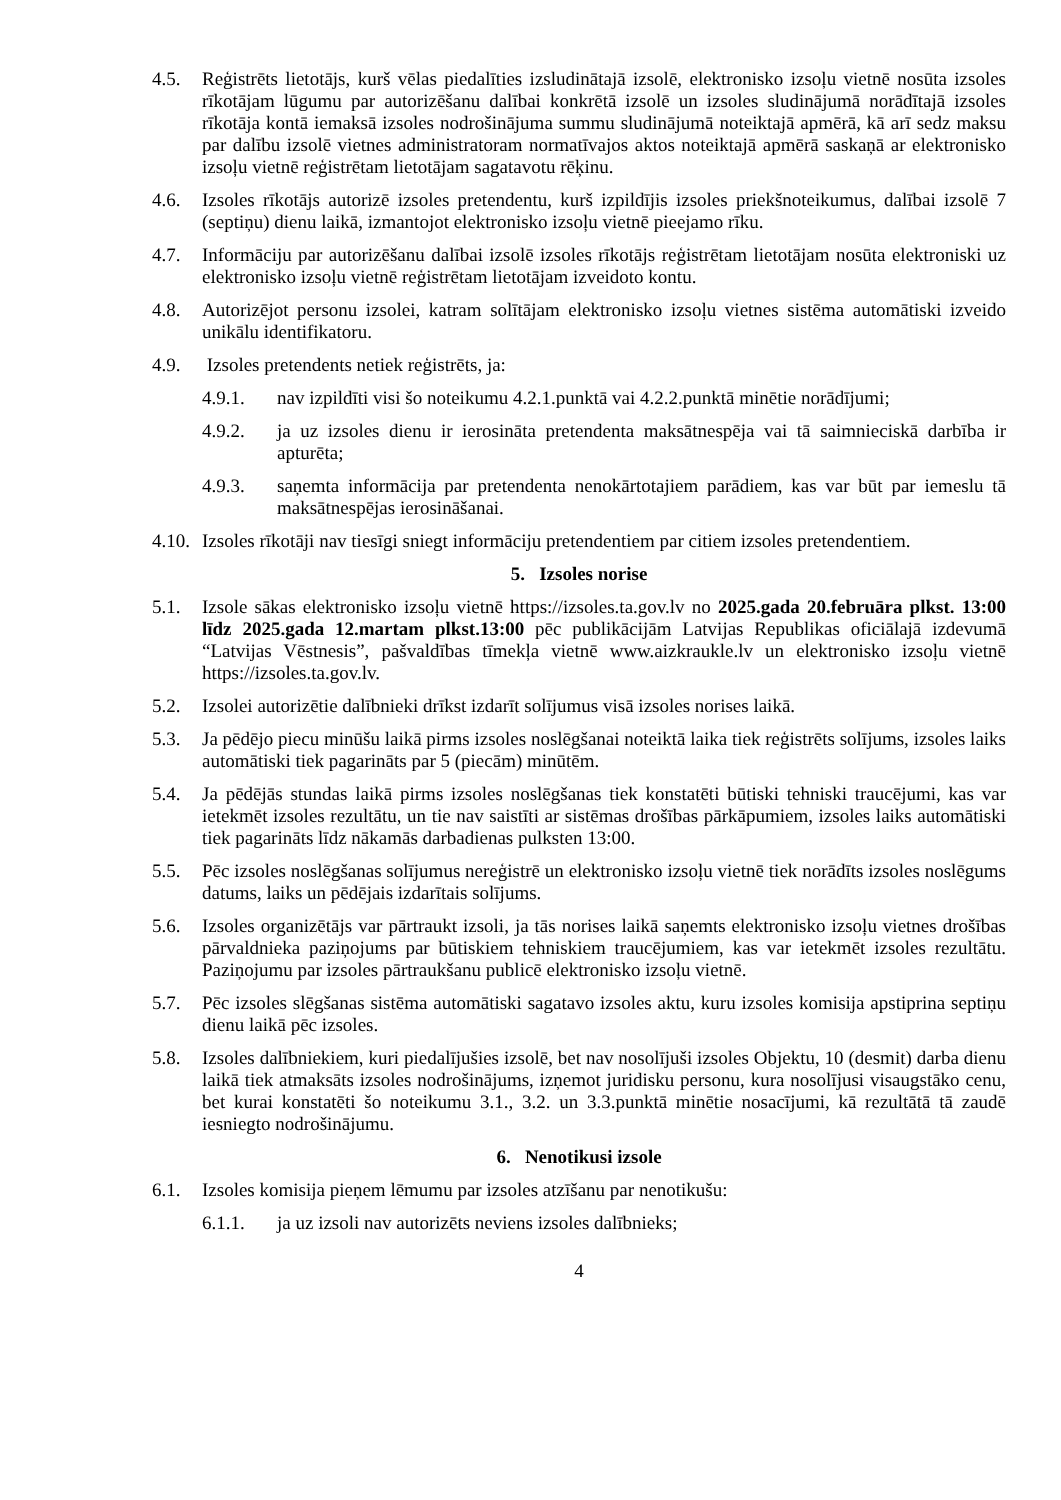4.5. Reģistrēts lietotājs, kurš vēlas piedalīties izsludinātajā izsolē, elektronisko izsoļu vietnē nosūta izsoles rīkotājam lūgumu par autorizēšanu dalībai konkrētā izsolē un izsoles sludinājumā norādītajā izsoles rīkotāja kontā iemaksā izsoles nodrošinājuma summu sludinājumā noteiktajā apmērā, kā arī sedz maksu par dalību izsolē vietnes administratoram normatīvajos aktos noteiktajā apmērā saskaņā ar elektronisko izsoļu vietnē reģistrētam lietotājam sagatavotu rēķinu.
4.6. Izsoles rīkotājs autorizē izsoles pretendentu, kurš izpildījis izsoles priekšnoteikumus, dalībai izsolē 7 (septiņu) dienu laikā, izmantojot elektronisko izsoļu vietnē pieejamo rīku.
4.7. Informāciju par autorizēšanu dalībai izsolē izsoles rīkotājs reģistrētam lietotājam nosūta elektroniski uz elektronisko izsoļu vietnē reģistrētam lietotājam izveidoto kontu.
4.8. Autorizējot personu izsolei, katram solītājam elektronisko izsoļu vietnes sistēma automātiski izveido unikālu identifikatoru.
4.9. Izsoles pretendents netiek reģistrēts, ja:
4.9.1. nav izpildīti visi šo noteikumu 4.2.1.punktā vai 4.2.2.punktā minētie norādījumi;
4.9.2. ja uz izsoles dienu ir ierosināta pretendenta maksātnespēja vai tā saimnieciskā darbība ir apturēta;
4.9.3. saņemta informācija par pretendenta nenokārtotajiem parādiem, kas var būt par iemeslu tā maksātnespējas ierosināšanai.
4.10. Izsoles rīkotāji nav tiesīgi sniegt informāciju pretendentiem par citiem izsoles pretendentiem.
5. Izsoles norise
5.1. Izsole sākas elektronisko izsoļu vietnē https://izsoles.ta.gov.lv no 2025.gada 20.februāra plkst. 13:00 līdz 2025.gada 12.martam plkst.13:00 pēc publikācijām Latvijas Republikas oficiālajā izdevumā “Latvijas Vēstnesis”, pašvaldības tīmekļa vietnē www.aizkraukle.lv un elektronisko izsoļu vietnē https://izsoles.ta.gov.lv.
5.2. Izsolei autorizētie dalībnieki drīkst izdarīt solījumus visā izsoles norises laikā.
5.3. Ja pēdējo piecu minūšu laikā pirms izsoles noslēgšanai noteiktā laika tiek reģistrēts solījums, izsoles laiks automātiski tiek pagarināts par 5 (piecām) minūtēm.
5.4. Ja pēdējās stundas laikā pirms izsoles noslēgšanas tiek konstatēti būtiski tehniski traucējumi, kas var ietekmēt izsoles rezultātu, un tie nav saistīti ar sistēmas drošības pārkāpumiem, izsoles laiks automātiski tiek pagarināts līdz nākamās darbadienas pulksten 13:00.
5.5. Pēc izsoles noslēgšanas solījumus nereģistrē un elektronisko izsoļu vietnē tiek norādīts izsoles noslēgums datums, laiks un pēdējais izdarītais solījums.
5.6. Izsoles organizētājs var pārtraukt izsoli, ja tās norises laikā saņemts elektronisko izsoļu vietnes drošības pārvaldnieka paziņojums par būtiskiem tehniskiem traucējumiem, kas var ietekmēt izsoles rezultātu. Paziņojumu par izsoles pārtraukšanu publicē elektronisko izsoļu vietnē.
5.7. Pēc izsoles slēgšanas sistēma automātiski sagatavo izsoles aktu, kuru izsoles komisija apstiprina septiņu dienu laikā pēc izsoles.
5.8. Izsoles dalībniekiem, kuri piedalījušies izsolē, bet nav nosolījuši izsoles Objektu, 10 (desmit) darba dienu laikā tiek atmaksāts izsoles nodrošinājums, izņemot juridisku personu, kura nosolījusi visaugstāko cenu, bet kurai konstatēti šo noteikumu 3.1., 3.2. un 3.3.punktā minētie nosacījumi, kā rezultātā tā zaudē iesniegto nodrošinājumu.
6. Nenotikusi izsole
6.1. Izsoles komisija pieņem lēmumu par izsoles atzīšanu par nenotikušu:
6.1.1. ja uz izsoli nav autorizēts neviens izsoles dalībnieks;
4